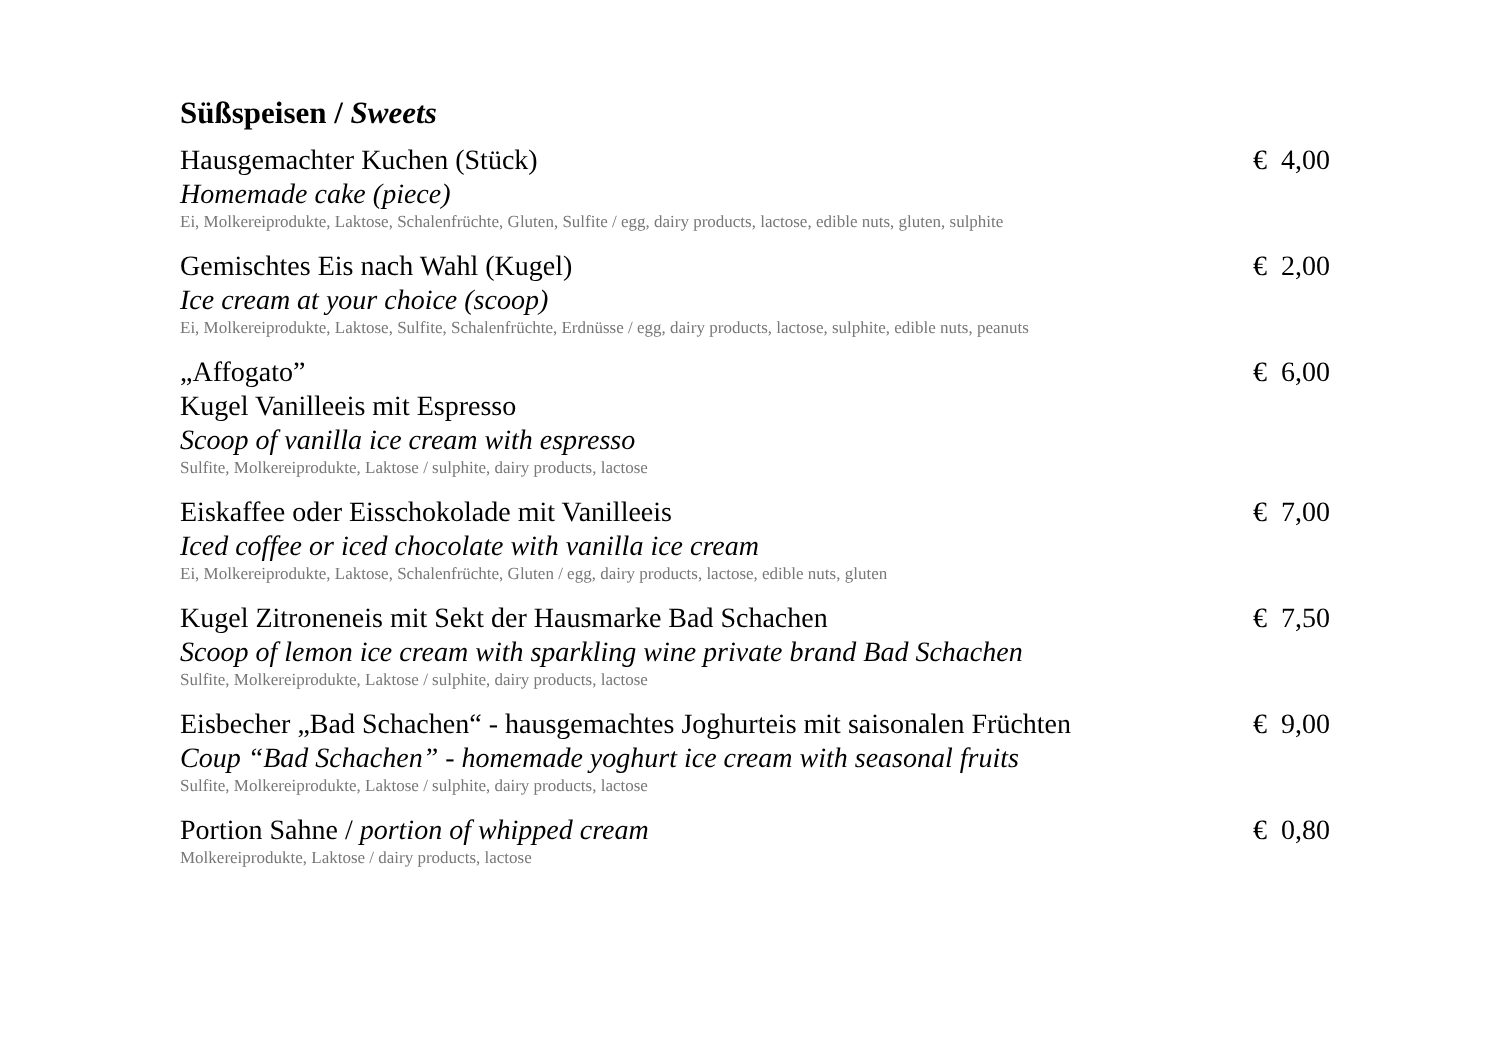Süßspeisen / Sweets
Hausgemachter Kuchen (Stück) € 4,00
Homemade cake (piece)
Ei, Molkereiprodukte, Laktose, Schalenfrüchte, Gluten, Sulfite / egg, dairy products, lactose, edible nuts, gluten, sulphite
Gemischtes Eis nach Wahl (Kugel) € 2,00
Ice cream at your choice (scoop)
Ei, Molkereiprodukte, Laktose, Sulfite, Schalenfrüchte, Erdnüsse / egg, dairy products, lactose, sulphite, edible nuts, peanuts
„Affogato” € 6,00
Kugel Vanilleeis mit Espresso
Scoop of vanilla ice cream with espresso
Sulfite, Molkereiprodukte, Laktose / sulphite, dairy products, lactose
Eiskaffee oder Eisschokolade mit Vanilleeis € 7,00
Iced coffee or iced chocolate with vanilla ice cream
Ei, Molkereiprodukte, Laktose, Schalenfrüchte, Gluten / egg, dairy products, lactose, edible nuts, gluten
Kugel Zitroneneis mit Sekt der Hausmarke Bad Schachen € 7,50
Scoop of lemon ice cream with sparkling wine private brand Bad Schachen
Sulfite, Molkereiprodukte, Laktose / sulphite, dairy products, lactose
Eisbecher „Bad Schachen“ - hausgemachtes Joghurteis mit saisonalen Früchten € 9,00
Coup “Bad Schachen” - homemade yoghurt ice cream with seasonal fruits
Sulfite, Molkereiprodukte, Laktose / sulphite, dairy products, lactose
Portion Sahne / portion of whipped cream € 0,80
Molkereiprodukte, Laktose / dairy products, lactose